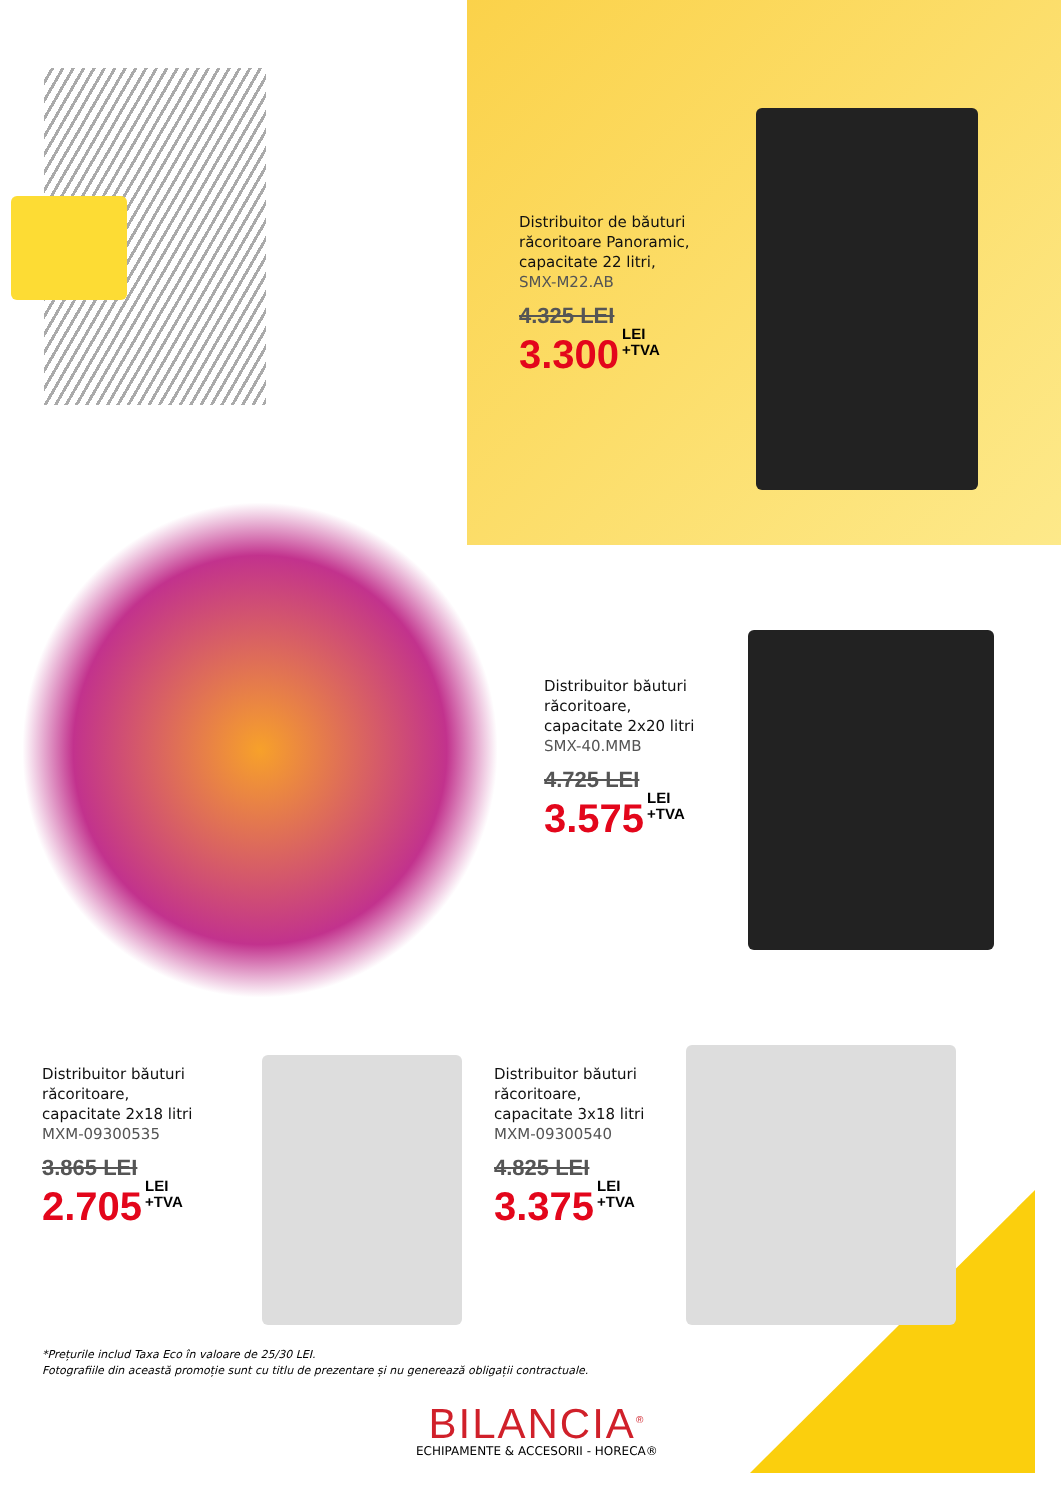Distribuitor de băuturi
răcoritoare Panoramic,
capacitate 22 litri,
SMX-M22.AB
4.325 LEI
3.300 LEI
+TVA
Distribuitor băuturi
răcoritoare,
capacitate 2x20 litri
SMX-40.MMB
4.725 LEI
3.575 LEI
+TVA
Distribuitor băuturi
răcoritoare,
capacitate 2x18 litri
MXM-09300535
3.865 LEI
2.705 LEI
+TVA
Distribuitor băuturi
răcoritoare,
capacitate 3x18 litri
MXM-09300540
4.825 LEI
3.375 LEI
+TVA
*Prețurile includ Taxa Eco în valoare de 25/30 LEI.
Fotografiile din această promoție sunt cu titlu de prezentare și nu generează obligații contractuale.
BILANCIA<sup>®</sup>
ECHIPAMENTE & ACCESORII - HORECA®